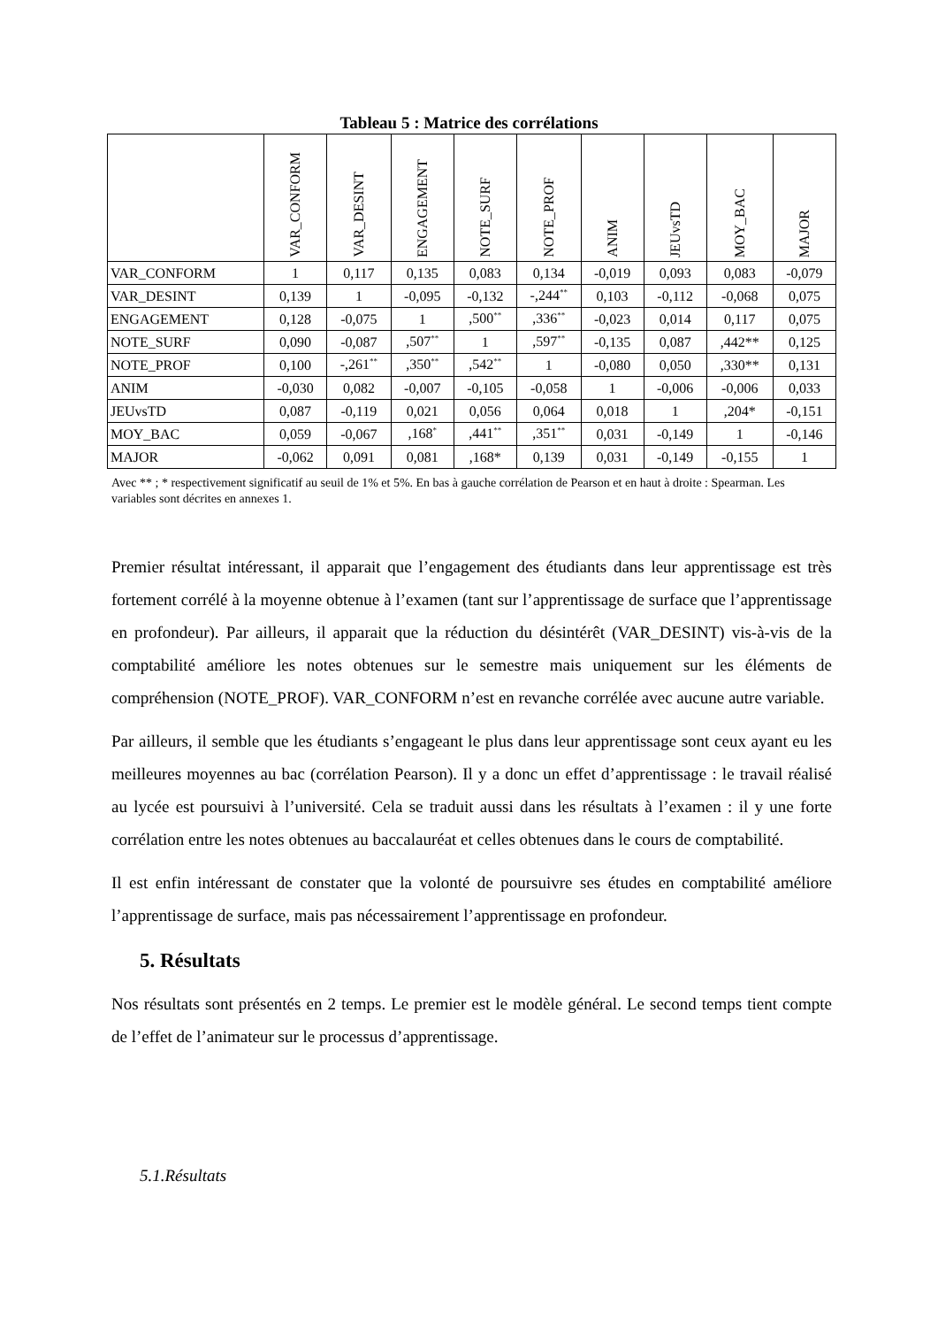Tableau 5 : Matrice des corrélations
| | VAR_CONFORM | VAR_DESINT | ENGAGEMENT | NOTE_SURF | NOTE_PROF | ANIM | JEUvsTD | MOY_BAC | MAJOR |
| --- | --- | --- | --- | --- | --- | --- | --- | --- | --- |
| VAR_CONFORM | 1 | 0,117 | 0,135 | 0,083 | 0,134 | -0,019 | 0,093 | 0,083 | -0,079 |
| VAR_DESINT | 0,139 | 1 | -0,095 | -0,132 | -,244<sup>**</sup> | 0,103 | -0,112 | -0,068 | 0,075 |
| ENGAGEMENT | 0,128 | -0,075 | 1 | ,500<sup>**</sup> | ,336<sup>**</sup> | -0,023 | 0,014 | 0,117 | 0,075 |
| NOTE_SURF | 0,090 | -0,087 | ,507<sup>**</sup> | 1 | ,597<sup>**</sup> | -0,135 | 0,087 | ,442** | 0,125 |
| NOTE_PROF | 0,100 | -,261<sup>**</sup> | ,350<sup>**</sup> | ,542<sup>**</sup> | 1 | -0,080 | 0,050 | ,330** | 0,131 |
| ANIM | -0,030 | 0,082 | -0,007 | -0,105 | -0,058 | 1 | -0,006 | -0,006 | 0,033 |
| JEUvsTD | 0,087 | -0,119 | 0,021 | 0,056 | 0,064 | 0,018 | 1 | ,204* | -0,151 |
| MOY_BAC | 0,059 | -0,067 | ,168<sup>*</sup> | ,441<sup>**</sup> | ,351<sup>**</sup> | 0,031 | -0,149 | 1 | -0,146 |
| MAJOR | -0,062 | 0,091 | 0,081 | ,168* | 0,139 | 0,031 | -0,149 | -0,155 | 1 |
Avec ** ; * respectivement significatif au seuil de 1% et 5%. En bas à gauche corrélation de Pearson et en haut à droite : Spearman. Les variables sont décrites en annexes 1.
Premier résultat intéressant, il apparait que l’engagement des étudiants dans leur apprentissage est très fortement corrélé à la moyenne obtenue à l’examen (tant sur l’apprentissage de surface que l’apprentissage en profondeur). Par ailleurs, il apparait que la réduction du désintérêt (VAR_DESINT) vis-à-vis de la comptabilité améliore les notes obtenues sur le semestre mais uniquement sur les éléments de compréhension (NOTE_PROF). VAR_CONFORM n’est en revanche corrélée avec aucune autre variable.
Par ailleurs, il semble que les étudiants s’engageant le plus dans leur apprentissage sont ceux ayant eu les meilleures moyennes au bac (corrélation Pearson). Il y a donc un effet d’apprentissage : le travail réalisé au lycée est poursuivi à l’université. Cela se traduit aussi dans les résultats à l’examen : il y une forte corrélation entre les notes obtenues au baccalauréat et celles obtenues dans le cours de comptabilité.
Il est enfin intéressant de constater que la volonté de poursuivre ses études en comptabilité améliore l’apprentissage de surface, mais pas nécessairement l’apprentissage en profondeur.
5. Résultats
Nos résultats sont présentés en 2 temps. Le premier est le modèle général. Le second temps tient compte de l’effet de l’animateur sur le processus d’apprentissage.
5.1.Résultats